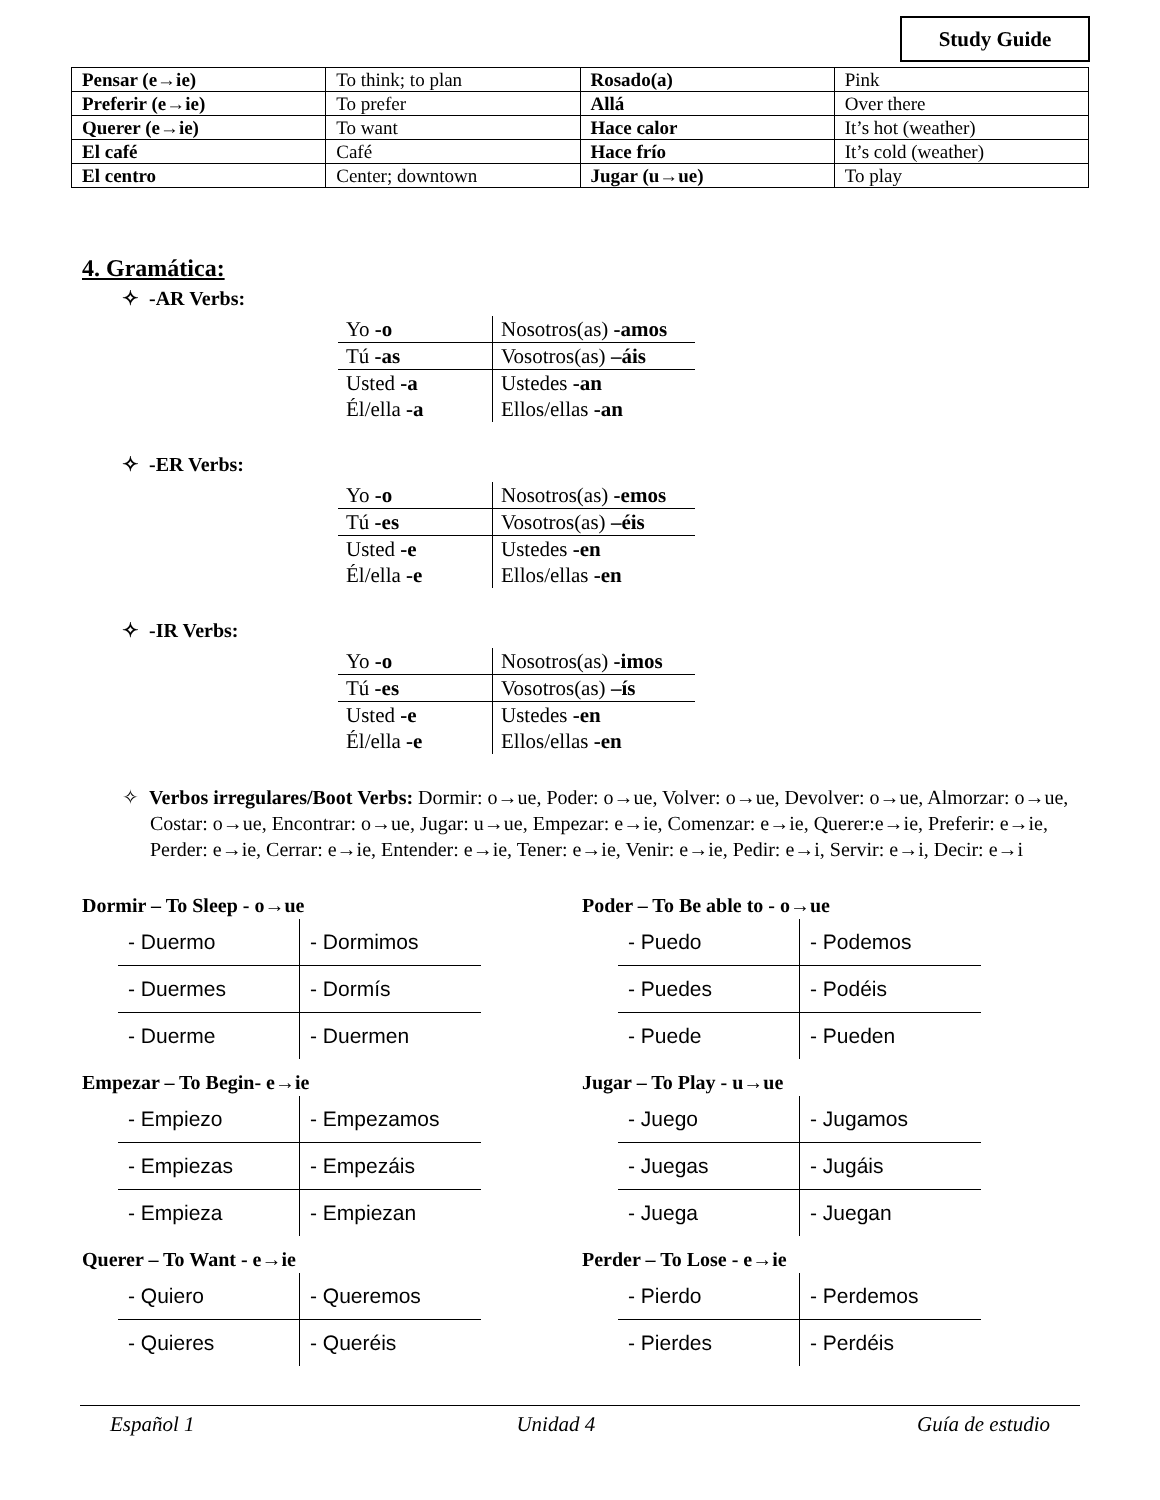Study Guide
| Pensar (e→ie) | To think; to plan | Rosado(a) | Pink |
| Preferir (e→ie) | To prefer | Allá | Over there |
| Querer (e→ie) | To want | Hace calor | It’s hot (weather) |
| El café | Café | Hace frío | It’s cold (weather) |
| El centro | Center; downtown | Jugar (u→ue) | To play |
4. Gramática:
✧ -AR Verbs:
| Yo -o | Nosotros(as) -amos |
| Tú -as | Vosotros(as) –áis |
| Usted -a | Ustedes -an |
| Él/ella -a | Ellos/ellas -an |
✧ -ER Verbs:
| Yo -o | Nosotros(as) -emos |
| Tú -es | Vosotros(as) –éis |
| Usted -e | Ustedes -en |
| Él/ella -e | Ellos/ellas -en |
✧ -IR Verbs:
| Yo -o | Nosotros(as) -imos |
| Tú -es | Vosotros(as) –ís |
| Usted -e | Ustedes -en |
| Él/ella -e | Ellos/ellas -en |
✧ Verbos irregulares/Boot Verbs: Dormir: o→ue, Poder: o→ue, Volver: o→ue, Devolver: o→ue, Almorzar: o→ue, Costar: o→ue, Encontrar: o→ue, Jugar: u→ue, Empezar: e→ie, Comenzar: e→ie, Querer:e→ie, Preferir: e→ie, Perder: e→ie, Cerrar: e→ie, Entender: e→ie, Tener: e→ie, Venir: e→ie, Pedir: e→i, Servir: e→i, Decir: e→i
Dormir – To Sleep - o→ue
| - Duermo | - Dormimos |
| - Duermes | - Dormís |
| - Duerme | - Duermen |
Empezar – To Begin- e→ie
| - Empiezo | - Empezamos |
| - Empiezas | - Empezáis |
| - Empieza | - Empiezan |
Querer – To Want - e→ie
| - Quiero | - Queremos |
| - Quieres | - Queréis |
Poder – To Be able to - o→ue
| - Puedo | - Podemos |
| - Puedes | - Podéis |
| - Puede | - Pueden |
Jugar – To Play - u→ue
| - Juego | - Jugamos |
| - Juegas | - Jugáis |
| - Juega | - Juegan |
Perder – To Lose - e→ie
| - Pierdo | - Perdemos |
| - Pierdes | - Perdéis |
Español 1 Unidad 4 Guía de estudio